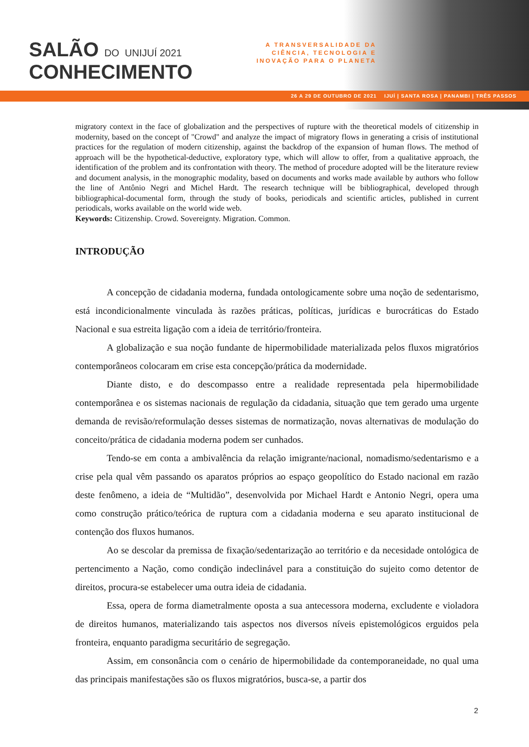SALÃO DO UNIJUÍ 2021
CONHECIMENTO
A TRANSVERSALIDADE DA CIÊNCIA, TECNOLOGIA E INOVAÇÃO PARA O PLANETA
26 A 29 DE OUTUBRO DE 2021 IJUÍ | SANTA ROSA | PANAMBI | TRÊS PASSOS
migratory context in the face of globalization and the perspectives of rupture with the theoretical models of citizenship in modernity, based on the concept of "Crowd" and analyze the impact of migratory flows in generating a crisis of institutional practices for the regulation of modern citizenship, against the backdrop of the expansion of human flows. The method of approach will be the hypothetical-deductive, exploratory type, which will allow to offer, from a qualitative approach, the identification of the problem and its confrontation with theory. The method of procedure adopted will be the literature review and document analysis, in the monographic modality, based on documents and works made available by authors who follow the line of Antônio Negri and Michel Hardt. The research technique will be bibliographical, developed through bibliographical-documental form, through the study of books, periodicals and scientific articles, published in current periodicals, works available on the world wide web.
Keywords: Citizenship. Crowd. Sovereignty. Migration. Common.
INTRODUÇÃO
A concepção de cidadania moderna, fundada ontologicamente sobre uma noção de sedentarismo, está incondicionalmente vinculada às razões práticas, políticas, jurídicas e burocráticas do Estado Nacional e sua estreita ligação com a ideia de território/fronteira.
A globalização e sua noção fundante de hipermobilidade materializada pelos fluxos migratórios contemporâneos colocaram em crise esta concepção/prática da modernidade.
Diante disto, e do descompasso entre a realidade representada pela hipermobilidade contemporânea e os sistemas nacionais de regulação da cidadania, situação que tem gerado uma urgente demanda de revisão/reformulação desses sistemas de normatização, novas alternativas de modulação do conceito/prática de cidadania moderna podem ser cunhados.
Tendo-se em conta a ambivalência da relação imigrante/nacional, nomadismo/sedentarismo e a crise pela qual vêm passando os aparatos próprios ao espaço geopolítico do Estado nacional em razão deste fenômeno, a ideia de “Multidão”, desenvolvida por Michael Hardt e Antonio Negri, opera uma como construção prático/teórica de ruptura com a cidadania moderna e seu aparato institucional de contenção dos fluxos humanos.
Ao se descolar da premissa de fixação/sedentarização ao território e da necesidade ontológica de pertencimento a Nação, como condição indeclinável para a constituição do sujeito como detentor de direitos, procura-se estabelecer uma outra ideia de cidadania.
Essa, opera de forma diametralmente oposta a sua antecessora moderna, excludente e violadora de direitos humanos, materializando tais aspectos nos diversos níveis epistemológicos erguidos pela fronteira, enquanto paradigma securitário de segregação.
Assim, em consonância com o cenário de hipermobilidade da contemporaneidade, no qual uma das principais manifestações são os fluxos migratórios, busca-se, a partir dos
2